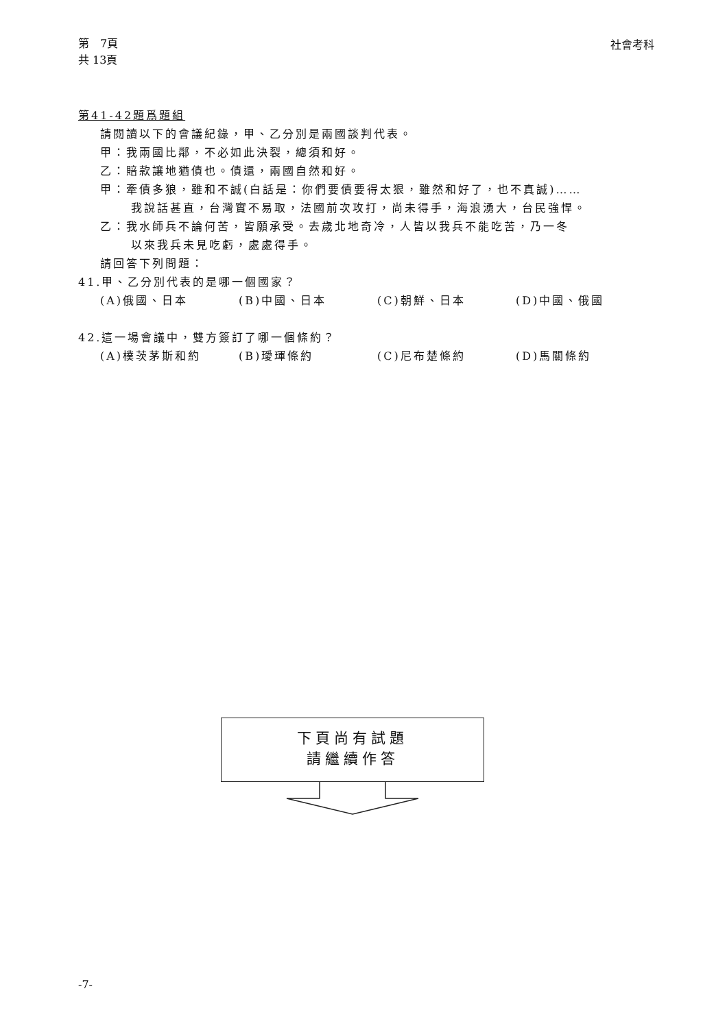第　7頁
共 13頁
社會考科
第41-42題爲題組
請閱讀以下的會議紀錄，甲、乙分別是兩國談判代表。
甲：我兩國比鄰，不必如此決裂，總須和好。
乙：賠款讓地猶債也。債還，兩國自然和好。
甲：牽債多狼，雖和不誠(白話是：你們要債要得太狠，雖然和好了，也不真誠)……
我說話甚直，台灣實不易取，法國前次攻打，尚未得手，海浪湧大，台民強悍。
乙：我水師兵不論何苦，皆願承受。去歲北地奇冷，人皆以我兵不能吃苦，乃一冬
以來我兵未見吃虧，處處得手。
請回答下列問題：
41.甲、乙分別代表的是哪一個國家？
(A)俄國、日本 (B)中國、日本 (C)朝鮮、日本 (D)中國、俄國
42.這一場會議中，雙方簽訂了哪一個條約？
(A)樸茨茅斯和約 (B)璦琿條約 (C)尼布楚條約 (D)馬關條約
下頁尚有試題
請繼續作答
-7-